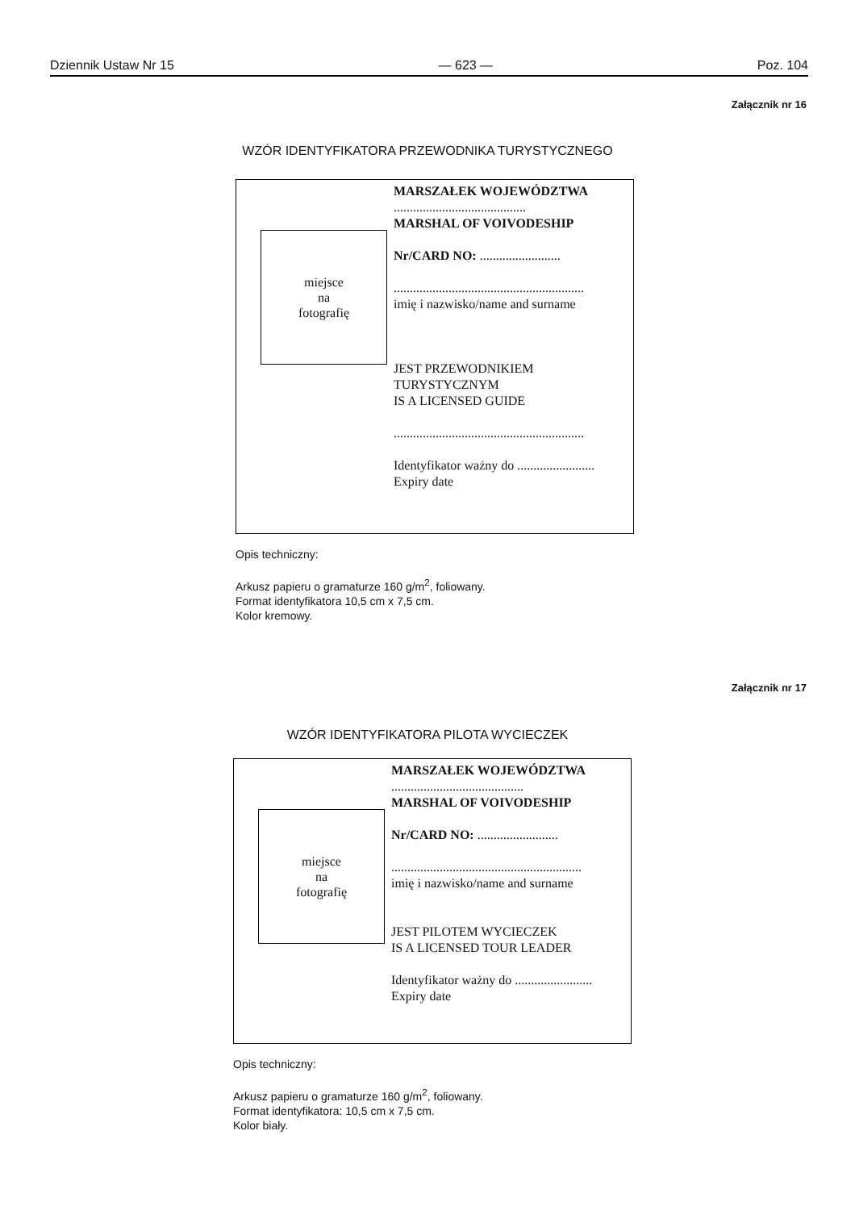Dziennik Ustaw Nr 15 — 623 — Poz. 104
Załącznik nr 16
WZÓR IDENTYFIKATORA PRZEWODNIKA TURYSTYCZNEGO
miejsce
na
fotografię
MARSZAŁEK WOJEWÓDZTWA
.........................................
MARSHAL OF VOIVODESHIP
Nr/CARD NO: .........................
...........................................................
imię i nazwisko/name and surname
JEST PRZEWODNIKIEM
TURYSTYCZNYM
IS A LICENSED GUIDE
...........................................................
Identyfikator ważny do ........................
Expiry date
Opis techniczny:
Arkusz papieru o gramaturze 160 g/m<sup>2</sup>, foliowany.
Format identyfikatora 10,5 cm x 7,5 cm.
Kolor kremowy.
Załącznik nr 17
WZÓR IDENTYFIKATORA PILOTA WYCIECZEK
miejsce
na
fotografię
MARSZAŁEK WOJEWÓDZTWA
.........................................
MARSHAL OF VOIVODESHIP
Nr/CARD NO: .........................
...........................................................
imię i nazwisko/name and surname
JEST PILOTEM WYCIECZEK
IS A LICENSED TOUR LEADER
Identyfikator ważny do ........................
Expiry date
Opis techniczny:
Arkusz papieru o gramaturze 160 g/m<sup>2</sup>, foliowany.
Format identyfikatora: 10,5 cm x 7,5 cm.
Kolor biały.